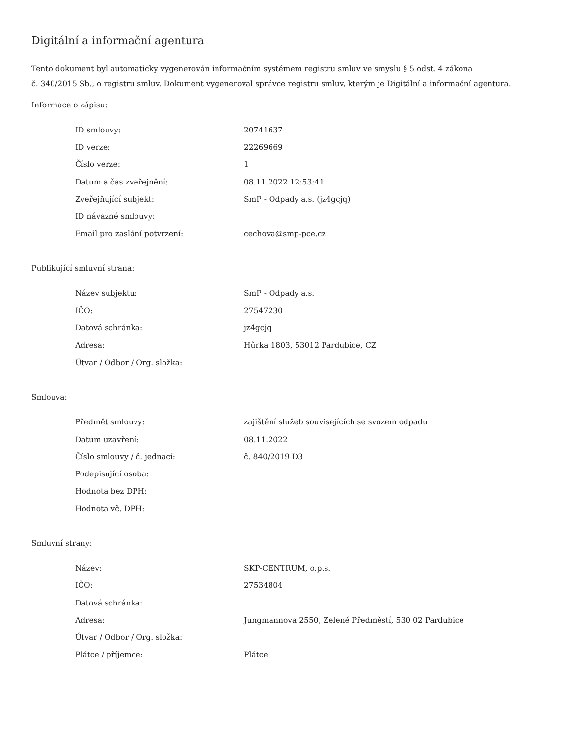Digitální a informační agentura
Tento dokument byl automaticky vygenerován informačním systémem registru smluv ve smyslu § 5 odst. 4 zákona
č. 340/2015 Sb., o registru smluv. Dokument vygeneroval správce registru smluv, kterým je Digitální a informační agentura.
Informace o zápisu:
| ID smlouvy: | 20741637 |
| ID verze: | 22269669 |
| Číslo verze: | 1 |
| Datum a čas zveřejnění: | 08.11.2022 12:53:41 |
| Zveřejňující subjekt: | SmP - Odpady a.s. (jz4gcjq) |
| ID návazné smlouvy: | |
| Email pro zaslání potvrzení: | cechova@smp-pce.cz |
Publikující smluvní strana:
| Název subjektu: | SmP - Odpady a.s. |
| IČO: | 27547230 |
| Datová schránka: | jz4gcjq |
| Adresa: | Hůrka 1803, 53012 Pardubice, CZ |
| Útvar / Odbor / Org. složka: | |
Smlouva:
| Předmět smlouvy: | zajištění služeb souvisejících se svozem odpadu |
| Datum uzavření: | 08.11.2022 |
| Číslo smlouvy / č. jednací: | č. 840/2019 D3 |
| Podepisující osoba: | |
| Hodnota bez DPH: | |
| Hodnota vč. DPH: | |
Smluvní strany:
| Název: | SKP-CENTRUM, o.p.s. |
| IČO: | 27534804 |
| Datová schránka: | |
| Adresa: | Jungmannova 2550, Zelené Předměstí, 530 02 Pardubice |
| Útvar / Odbor / Org. složka: | |
| Plátce / příjemce: | Plátce |